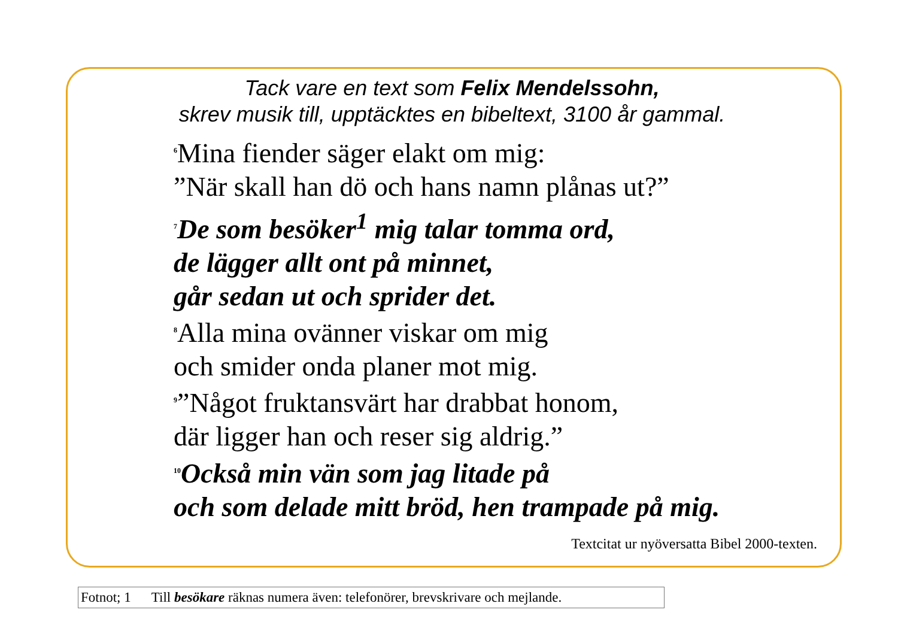Tack vare en text som Felix Mendelssohn,
skrev musik till, upptäcktes en bibeltext, 3100 år gammal.
<sup>6</sup> Mina fiender säger elakt om mig:
”När skall han dö och hans namn plånas ut?”
<sup>7</sup> De som besöker<sup>1</sup> mig talar tomma ord,
de lägger allt ont på minnet,
går sedan ut och sprider det.
<sup>8</sup> Alla mina ovänner viskar om mig
och smider onda planer mot mig.
<sup>9</sup>”Något fruktansvärt har drabbat honom,
där ligger han och reser sig aldrig.”
<sup>10</sup> Också min vän som jag litade på
och som delade mitt bröd, hen trampade på mig.
Textcitat ur nyöversatta Bibel 2000-texten.
Fotnot; 1 Till besökare räknas numera även: telefonörer, brevskrivare och mejlande.